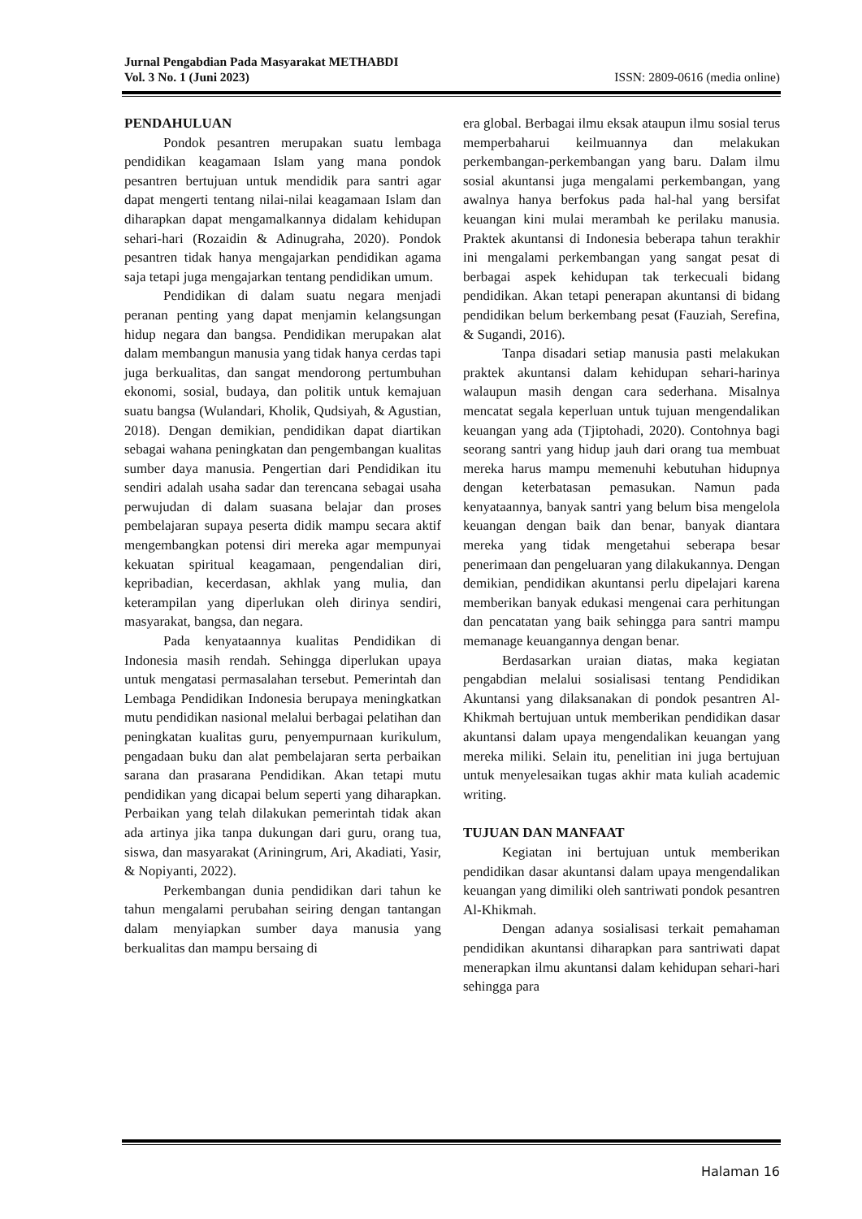Jurnal Pengabdian Pada Masyarakat METHABDI
Vol. 3 No. 1 (Juni 2023) ISSN: 2809-0616 (media online)
PENDAHULUAN
Pondok pesantren merupakan suatu lembaga pendidikan keagamaan Islam yang mana pondok pesantren bertujuan untuk mendidik para santri agar dapat mengerti tentang nilai-nilai keagamaan Islam dan diharapkan dapat mengamalkannya didalam kehidupan sehari-hari (Rozaidin & Adinugraha, 2020). Pondok pesantren tidak hanya mengajarkan pendidikan agama saja tetapi juga mengajarkan tentang pendidikan umum.
Pendidikan di dalam suatu negara menjadi peranan penting yang dapat menjamin kelangsungan hidup negara dan bangsa. Pendidikan merupakan alat dalam membangun manusia yang tidak hanya cerdas tapi juga berkualitas, dan sangat mendorong pertumbuhan ekonomi, sosial, budaya, dan politik untuk kemajuan suatu bangsa (Wulandari, Kholik, Qudsiyah, & Agustian, 2018). Dengan demikian, pendidikan dapat diartikan sebagai wahana peningkatan dan pengembangan kualitas sumber daya manusia. Pengertian dari Pendidikan itu sendiri adalah usaha sadar dan terencana sebagai usaha perwujudan di dalam suasana belajar dan proses pembelajaran supaya peserta didik mampu secara aktif mengembangkan potensi diri mereka agar mempunyai kekuatan spiritual keagamaan, pengendalian diri, kepribadian, kecerdasan, akhlak yang mulia, dan keterampilan yang diperlukan oleh dirinya sendiri, masyarakat, bangsa, dan negara.
Pada kenyataannya kualitas Pendidikan di Indonesia masih rendah. Sehingga diperlukan upaya untuk mengatasi permasalahan tersebut. Pemerintah dan Lembaga Pendidikan Indonesia berupaya meningkatkan mutu pendidikan nasional melalui berbagai pelatihan dan peningkatan kualitas guru, penyempurnaan kurikulum, pengadaan buku dan alat pembelajaran serta perbaikan sarana dan prasarana Pendidikan. Akan tetapi mutu pendidikan yang dicapai belum seperti yang diharapkan. Perbaikan yang telah dilakukan pemerintah tidak akan ada artinya jika tanpa dukungan dari guru, orang tua, siswa, dan masyarakat (Ariningrum, Ari, Akadiati, Yasir, & Nopiyanti, 2022).
Perkembangan dunia pendidikan dari tahun ke tahun mengalami perubahan seiring dengan tantangan dalam menyiapkan sumber daya manusia yang berkualitas dan mampu bersaing di
era global. Berbagai ilmu eksak ataupun ilmu sosial terus memperbaharui keilmuannya dan melakukan perkembangan-perkembangan yang baru. Dalam ilmu sosial akuntansi juga mengalami perkembangan, yang awalnya hanya berfokus pada hal-hal yang bersifat keuangan kini mulai merambah ke perilaku manusia. Praktek akuntansi di Indonesia beberapa tahun terakhir ini mengalami perkembangan yang sangat pesat di berbagai aspek kehidupan tak terkecuali bidang pendidikan. Akan tetapi penerapan akuntansi di bidang pendidikan belum berkembang pesat (Fauziah, Serefina, & Sugandi, 2016).
Tanpa disadari setiap manusia pasti melakukan praktek akuntansi dalam kehidupan sehari-harinya walaupun masih dengan cara sederhana. Misalnya mencatat segala keperluan untuk tujuan mengendalikan keuangan yang ada (Tjiptohadi, 2020). Contohnya bagi seorang santri yang hidup jauh dari orang tua membuat mereka harus mampu memenuhi kebutuhan hidupnya dengan keterbatasan pemasukan. Namun pada kenyataannya, banyak santri yang belum bisa mengelola keuangan dengan baik dan benar, banyak diantara mereka yang tidak mengetahui seberapa besar penerimaan dan pengeluaran yang dilakukannya. Dengan demikian, pendidikan akuntansi perlu dipelajari karena memberikan banyak edukasi mengenai cara perhitungan dan pencatatan yang baik sehingga para santri mampu memanage keuangannya dengan benar.
Berdasarkan uraian diatas, maka kegiatan pengabdian melalui sosialisasi tentang Pendidikan Akuntansi yang dilaksanakan di pondok pesantren Al-Khikmah bertujuan untuk memberikan pendidikan dasar akuntansi dalam upaya mengendalikan keuangan yang mereka miliki. Selain itu, penelitian ini juga bertujuan untuk menyelesaikan tugas akhir mata kuliah academic writing.
TUJUAN DAN MANFAAT
Kegiatan ini bertujuan untuk memberikan pendidikan dasar akuntansi dalam upaya mengendalikan keuangan yang dimiliki oleh santriwati pondok pesantren Al-Khikmah.
Dengan adanya sosialisasi terkait pemahaman pendidikan akuntansi diharapkan para santriwati dapat menerapkan ilmu akuntansi dalam kehidupan sehari-hari sehingga para
Halaman 16